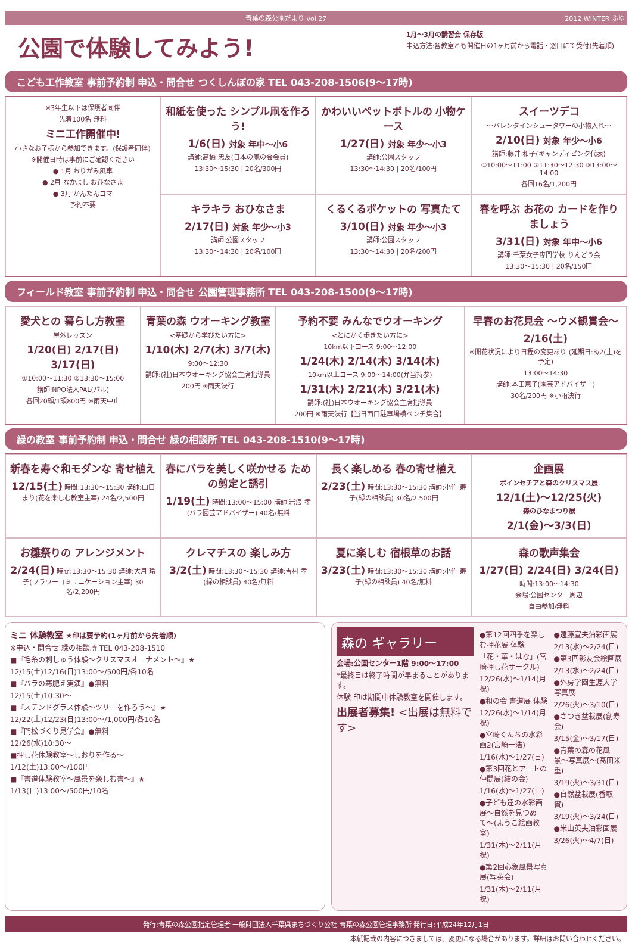青葉の森公園だより vol.27 2012 WINTER ふゆ
公園で体験してみよう!
1月〜3月の講習会 保存版
申込方法:各教室とも開催日の1ヶ月前から電話・窓口にて受付(先着順)
こども工作教室 事前予約制 申込・問合せ つくしんぼの家 TEL 043-208-1506(9〜17時)
※3年生以下は保護者同伴
先着100名 無料
ミニ工作開催中!
小さなお子様から参加できます。(保護者同伴)
※開催日時は事前にご確認ください
● 1月 おりがみ風車
● 2月 なかよし おひなさま
● 3月 かんたんコマ
予約不要
和紙を使った シンプル凧を作ろう!
1/6(日) 対象 年中〜小6
講師:高橋 忠友(日本の凧の会会員)
13:30〜15:30 | 20名/300円
かわいいペットボトルの 小物ケース
1/27(日) 対象 年少〜小3
講師:公園スタッフ
13:30〜14:30 | 20名/100円
スイーツデコ
〜バレンタインシュータワーの小物入れ〜
2/10(日) 対象 年少〜小6
講師:藤井 和子(キャンディピンク代表)
①10:00〜11:00 ②11:30〜12:30 ③13:00〜14:00
各回16名/1,200円
キラキラ おひなさま
2/17(日) 対象 年少〜小3
講師:公園スタッフ
13:30〜14:30 | 20名/100円
くるくるポケットの 写真たて
3/10(日) 対象 年少〜小3
講師:公園スタッフ
13:30〜14:30 | 20名/200円
春を呼ぶ お花の カードを作りましょう
3/31(日) 対象 年中〜小6
講師:千葉女子専門学校 りんどう会
13:30〜15:30 | 20名/150円
フィールド教室 事前予約制 申込・問合せ 公園管理事務所 TEL 043-208-1500(9〜17時)
愛犬との 暮らし方教室
屋外レッスン
1/20(日) 2/17(日) 3/17(日)
①10:00〜11:30 ②13:30〜15:00
講師:NPO法人PAL(パル)
各回20頭/1頭800円 ※雨天中止
青葉の森 ウオーキング教室
<基礎から学びたい方に>
1/10(木) 2/7(木) 3/7(木)
9:00〜12:30
講師:(社)日本ウオーキング協会主席指導員
200円 ※雨天決行
予約不要 みんなでウオーキング
<とにかく歩きたい方に>
10km以下コース 9:00〜12:00
1/24(木) 2/14(木) 3/14(木)
10km以上コース 9:00〜14:00(弁当持参)
1/31(木) 2/21(木) 3/21(木)
講師:(社)日本ウオーキング協会主席指導員
200円 ※雨天決行【当日西口駐車場横ベンチ集合】
早春のお花見会 〜ウメ観賞会〜
2/16(土)
※開花状況により日程の変更あり (延期日:3/2(土)を予定)
13:00〜14:30
講師:本田恵子(園芸アドバイザー)
30名/200円 ※小雨決行
緑の教室 事前予約制 申込・問合せ 緑の相談所 TEL 043-208-1510(9〜17時)
新春を寿ぐ和モダンな 寄せ植え
12/15(土) 時間:13:30〜15:30 講師:山口 まり(花を楽しむ教室主宰) 24名/2,500円
春にバラを美しく咲かせる ための剪定と誘引
1/19(土) 時間:13:00〜15:00 講師:岩浪 孝(バラ園芸アドバイザー) 40名/無料
長く楽しめる 春の寄せ植え
2/23(土) 時間:13:30〜15:30 講師:小竹 寿子(緑の相談員) 30名/2,500円
企画展
ポインセチアと森のクリスマス展
12/1(土)〜12/25(火)
森のひなまつり展
2/1(金)〜3/3(日)
お雛祭りの アレンジメント
2/24(日) 時間:13:30〜15:30 講師:大月 玲子(フラワーコミュニケーション主宰) 30名/2,200円
クレマチスの 楽しみ方
3/2(土) 時間:13:30〜15:30 講師:吉村 孝(緑の相談員) 40名/無料
夏に楽しむ 宿根草のお話
3/23(土) 時間:13:30〜15:30 講師:小竹 寿子(緑の相談員) 40名/無料
森の歌声集会
1/27(日) 2/24(日) 3/24(日)
時間:13:00〜14:30
会場:公園センター周辺
自由参加/無料
ミニ 体験教室 ★印は要予約(1ヶ月前から先着順)
※申込・問合せ 緑の相談所 TEL 043-208-1510
■『毛糸の刺しゅう体験〜クリスマスオーナメント〜』★
12/15(土)12/16(日)13:00〜/500円/各10名
■『バラの寒肥え実演』●無料
12/15(土)10:30〜
■『ステンドグラス体験〜ツリーを作ろう〜』★
12/22(土)12/23(日)13:00〜/1,000円/各10名
■『門松づくり見学会』●無料
12/26(水)10:30〜
■押し花体験教室〜しおりを作る〜
1/12(土)13:00〜/100円
■『書道体験教室〜風景を楽しむ書〜』★
1/13(日)13:00〜/500円/10名
森の ギャラリー
会場:公園センター1階 9:00〜17:00
*最終日は終了時間が早まることがあります。
体験 印は期間中体験教室を開催します。
出展者募集! <出展は無料です>
●第12回四季を楽しむ押花展 体験
「花・華・はな」(宮崎押し花サークル)
12/26(水)〜1/14(月祝)
●和の会 書道展 体験
12/26(水)〜1/14(月祝)
●宮崎くんちの水彩画2(宮崎一浩)
1/16(水)〜1/27(日)
●第3回花とアートの仲間展(結の会)
1/16(水)〜1/27(日)
●子ども達の水彩画展〜自然を見つめて〜(ようこ絵画教室)
1/31(木)〜2/11(月祝)
●第2回心象風景写真展(写英会)
1/31(木)〜2/11(月祝)
●遠藤宣夫油彩画展
2/13(水)〜2/24(日)
●第3回彩友会絵画展
2/13(水)〜2/24(日)
●外房学園生涯大学写真展
2/26(火)〜3/10(日)
●さつき盆栽展(創寿会)
3/15(金)〜3/17(日)
●青葉の森の花風景〜写真展〜(髙田米重)
3/19(火)〜3/31(日)
●自然盆栽展(香取實)
3/19(火)〜3/24(日)
●米山英夫油彩画展
3/26(火)〜4/7(日)
発行:青葉の森公園指定管理者 一般財団法人千葉県まちづくり公社 青葉の森公園管理事務所 発行日:平成24年12月1日
本紙記載の内容につきましては、変更になる場合があります。詳細はお問い合わせください。